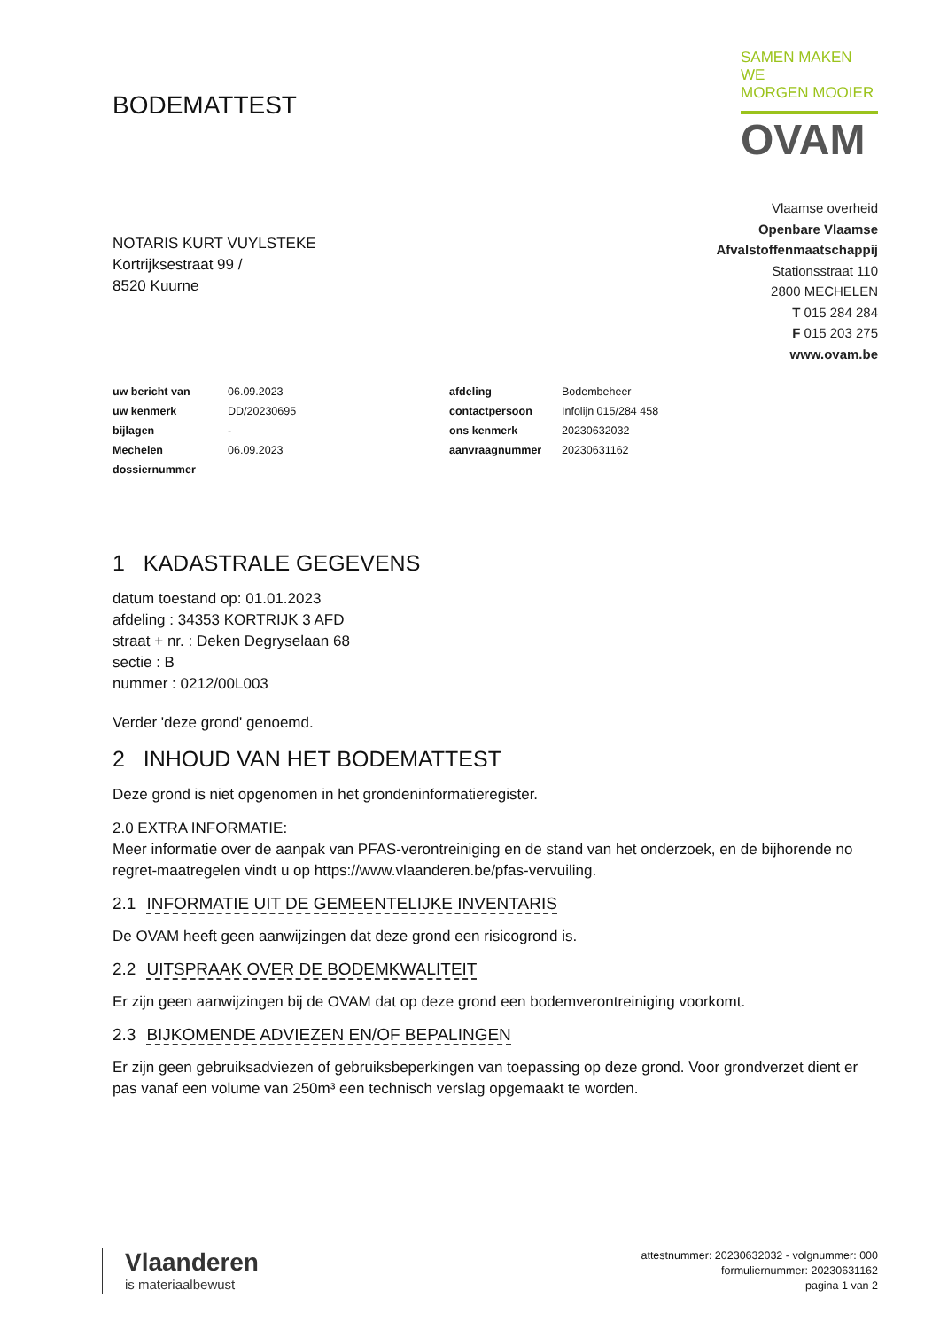BODEMATTEST
SAMEN MAKEN WE
MORGEN MOOIER
OVAM
NOTARIS KURT VUYLSTEKE
Kortrijksestraat 99 /
8520 Kuurne
Vlaamse overheid
Openbare Vlaamse
Afvalstoffenmaatschappij
Stationsstraat 110
2800 MECHELEN
T 015 284 284
F 015 203 275
www.ovam.be
| uw bericht van | 06.09.2023 | afdeling | Bodembeheer |
| uw kenmerk | DD/20230695 | contactpersoon | Infolijn 015/284 458 |
| bijlagen | - | ons kenmerk | 20230632032 |
| Mechelen | 06.09.2023 | aanvraagnummer | 20230631162 |
| dossiernummer | | | |
1 KADASTRALE GEGEVENS
datum toestand op: 01.01.2023
afdeling : 34353 KORTRIJK 3 AFD
straat + nr. : Deken Degryselaan 68
sectie : B
nummer : 0212/00L003
Verder 'deze grond' genoemd.
2 INHOUD VAN HET BODEMATTEST
Deze grond is niet opgenomen in het grondeninformatieregister.
2.0 EXTRA INFORMATIE:
Meer informatie over de aanpak van PFAS-verontreiniging en de stand van het onderzoek, en de bijhorende no regret-maatregelen vindt u op https://www.vlaanderen.be/pfas-vervuiling.
2.1 INFORMATIE UIT DE GEMEENTELIJKE INVENTARIS
De OVAM heeft geen aanwijzingen dat deze grond een risicogrond is.
2.2 UITSPRAAK OVER DE BODEMKWALITEIT
Er zijn geen aanwijzingen bij de OVAM dat op deze grond een bodemverontreiniging voorkomt.
2.3 BIJKOMENDE ADVIEZEN EN/OF BEPALINGEN
Er zijn geen gebruiksadviezen of gebruiksbeperkingen van toepassing op deze grond. Voor grondverzet dient er pas vanaf een volume van 250m³ een technisch verslag opgemaakt te worden.
Vlaanderen
is materiaalbewust
attestnummer: 20230632032 - volgnummer: 000
formuliernummer: 20230631162
pagina 1 van 2